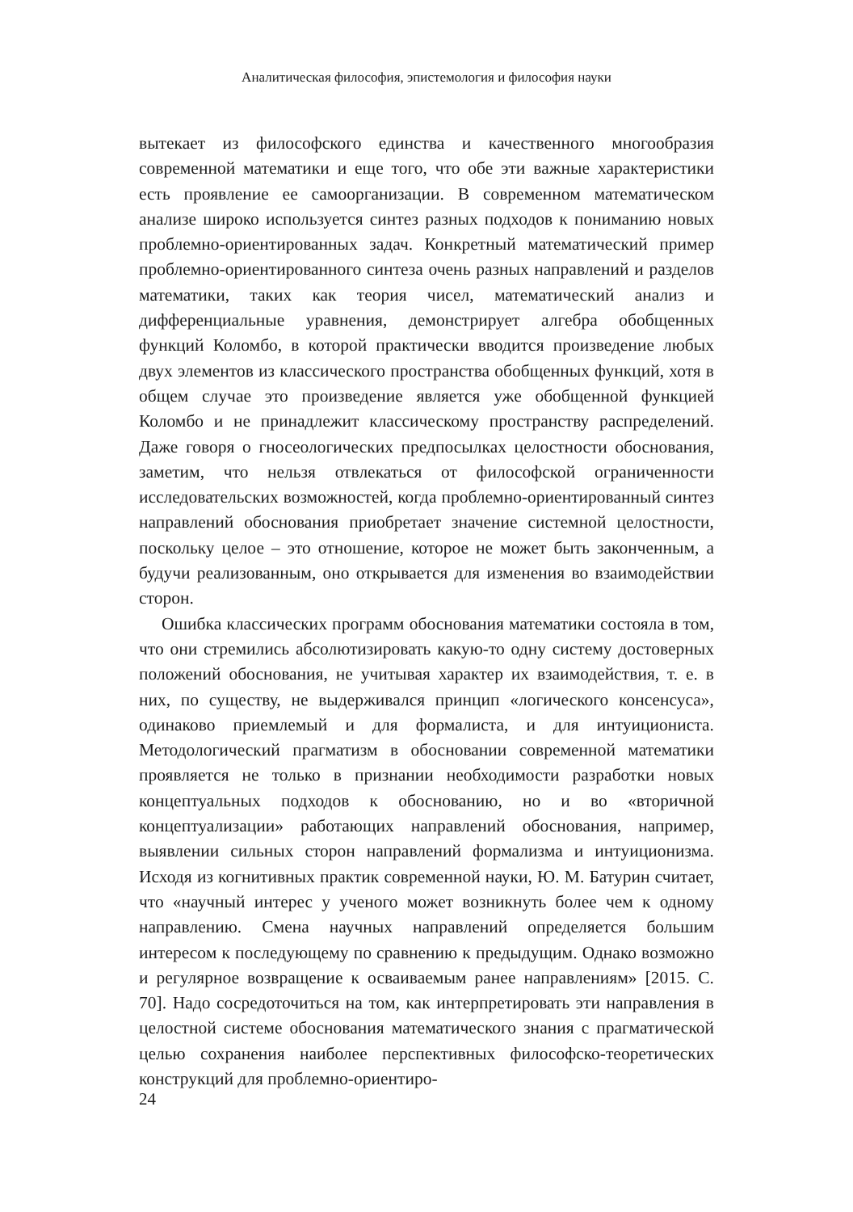Аналитическая философия, эпистемология и философия науки
вытекает из философского единства и качественного многообразия современной математики и еще того, что обе эти важные характеристики есть проявление ее самоорганизации. В современном математическом анализе широко используется синтез разных подходов к пониманию новых проблемно-ориентированных задач. Конкретный математический пример проблемно-ориентированного синтеза очень разных направлений и разделов математики, таких как теория чисел, математический анализ и дифференциальные уравнения, демонстрирует алгебра обобщенных функций Коломбо, в которой практически вводится произведение любых двух элементов из классического пространства обобщенных функций, хотя в общем случае это произведение является уже обобщенной функцией Коломбо и не принадлежит классическому пространству распределений. Даже говоря о гносеологических предпосылках целостности обоснования, заметим, что нельзя отвлекаться от философской ограниченности исследовательских возможностей, когда проблемно-ориентированный синтез направлений обоснования приобретает значение системной целостности, поскольку целое – это отношение, которое не может быть законченным, а будучи реализованным, оно открывается для изменения во взаимодействии сторон.
Ошибка классических программ обоснования математики состояла в том, что они стремились абсолютизировать какую-то одну систему достоверных положений обоснования, не учитывая характер их взаимодействия, т. е. в них, по существу, не выдерживался принцип «логического консенсуса», одинаково приемлемый и для формалиста, и для интуициониста. Методологический прагматизм в обосновании современной математики проявляется не только в признании необходимости разработки новых концептуальных подходов к обоснованию, но и во «вторичной концептуализации» работающих направлений обоснования, например, выявлении сильных сторон направлений формализма и интуиционизма. Исходя из когнитивных практик современной науки, Ю. М. Батурин считает, что «научный интерес у ученого может возникнуть более чем к одному направлению. Смена научных направлений определяется большим интересом к последующему по сравнению к предыдущим. Однако возможно и регулярное возвращение к осваиваемым ранее направлениям» [2015. С. 70]. Надо сосредоточиться на том, как интерпретировать эти направления в целостной системе обоснования математического знания с прагматической целью сохранения наиболее перспективных философско-теоретических конструкций для проблемно-ориентиро-
24